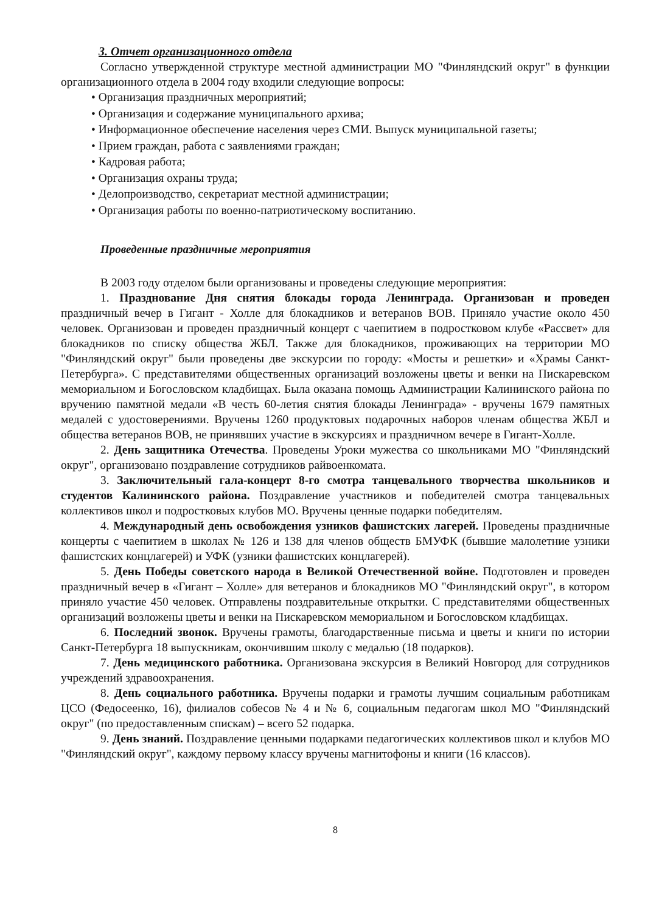3. Отчет организационного отдела
Согласно утвержденной структуре местной администрации МО "Финляндский округ" в функции организационного отдела в 2004 году входили следующие вопросы:
• Организация праздничных мероприятий;
• Организация и содержание муниципального архива;
• Информационное обеспечение населения через СМИ. Выпуск муниципальной газеты;
• Прием граждан, работа с заявлениями граждан;
• Кадровая работа;
• Организация охраны труда;
• Делопроизводство, секретариат местной администрации;
• Организация работы по военно-патриотическому воспитанию.
Проведенные праздничные мероприятия
В 2003 году отделом были организованы и проведены следующие мероприятия:
1. Празднование Дня снятия блокады города Ленинграда. Организован и проведен праздничный вечер в Гигант - Холле для блокадников и ветеранов ВОВ. Приняло участие около 450 человек. Организован и проведен праздничный концерт с чаепитием в подростковом клубе «Рассвет» для блокадников по списку общества ЖБЛ. Также для блокадников, проживающих на территории МО "Финляндский округ" были проведены две экскурсии по городу: «Мосты и решетки» и «Храмы Санкт-Петербурга». С представителями общественных организаций возложены цветы и венки на Пискаревском мемориальном и Богословском кладбищах. Была оказана помощь Администрации Калининского района по вручению памятной медали «В честь 60-летия снятия блокады Ленинграда» - вручены 1679 памятных медалей с удостоверениями. Вручены 1260 продуктовых подарочных наборов членам общества ЖБЛ и общества ветеранов ВОВ, не принявших участие в экскурсиях и праздничном вечере в Гигант-Холле.
2. День защитника Отечества. Проведены Уроки мужества со школьниками МО "Финляндский округ", организовано поздравление сотрудников райвоенкомата.
3. Заключительный гала-концерт 8-го смотра танцевального творчества школьников и студентов Калининского района. Поздравление участников и победителей смотра танцевальных коллективов школ и подростковых клубов МО. Вручены ценные подарки победителям.
4. Международный день освобождения узников фашистских лагерей. Проведены праздничные концерты с чаепитием в школах № 126 и 138 для членов обществ БМУФК (бывшие малолетние узники фашистских концлагерей) и УФК (узники фашистских концлагерей).
5. День Победы советского народа в Великой Отечественной войне. Подготовлен и проведен праздничный вечер в «Гигант – Холле» для ветеранов и блокадников МО "Финляндский округ", в котором приняло участие 450 человек. Отправлены поздравительные открытки. С представителями общественных организаций возложены цветы и венки на Пискаревском мемориальном и Богословском кладбищах.
6. Последний звонок. Вручены грамоты, благодарственные письма и цветы и книги по истории Санкт-Петербурга 18 выпускникам, окончившим школу с медалью (18 подарков).
7. День медицинского работника. Организована экскурсия в Великий Новгород для сотрудников учреждений здравоохранения.
8. День социального работника. Вручены подарки и грамоты лучшим социальным работникам ЦСО (Федосеенко, 16), филиалов собесов № 4 и № 6, социальным педагогам школ МО "Финляндский округ" (по предоставленным спискам) – всего 52 подарка.
9. День знаний. Поздравление ценными подарками педагогических коллективов школ и клубов МО "Финляндский округ", каждому первому классу вручены магнитофоны и книги (16 классов).
8